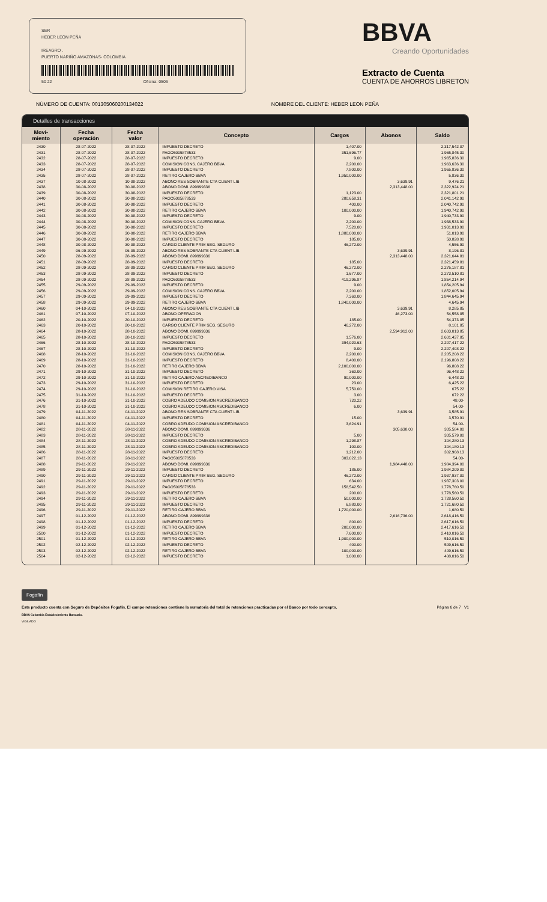SER
HEBER LEON PEÑA
IREAGRO .
PUERTO NARIÑO AMAZONAS- COLOMBIA
50 22 Oficina: 0506
BBVA
Creando Oportunidades
Extracto de Cuenta
CUENTA DE AHORROS LIBRETON
NÚMERO DE CUENTA: 001305060200134022 NOMBRE DEL CLIENTE: HEBER LEON PEÑA
Detalles de transacciones
| Movi- miento | Fecha operación | Fecha valor | Concepto | Cargos | Abonos | Saldo |
| --- | --- | --- | --- | --- | --- | --- |
| 2430 2431 2432 2433 2434 2435 2437 2438 2439 2440 2441 2442 2443 2444 2445 2446 2447 2448 2449 2450 2451 2452 2453 2454 2455 2456 2457 2458 2460 2461 2462 2463 2464 2465 2466 2467 2468 2469 2470 2471 2472 2473 2474 2475 2476 2478 2479 2480 2481 2482 2483 2484 2485 2486 2487 2488 2489 2490 2491 2492 2493 2494 2495 2496 2497 2498 2499 2500 2501 2502 2503 2504 | 28-07-2022 28-07-2022 28-07-2022 28-07-2022 28-07-2022 28-07-2022 10-08-2022 30-08-2022 30-08-2022 30-08-2022 30-08-2022 30-08-2022 30-08-2022 30-08-2022 30-08-2022 30-08-2022 30-08-2022 30-08-2022 06-09-2022 28-09-2022 28-09-2022 28-09-2022 28-09-2022 28-09-2022 29-09-2022 29-09-2022 29-09-2022 29-09-2022 04-10-2022 07-10-2022 20-10-2022 20-10-2022 28-10-2022 28-10-2022 28-10-2022 28-10-2022 28-10-2022 28-10-2022 28-10-2022 29-10-2022 29-10-2022 29-10-2022 29-10-2022 31-10-2022 31-10-2022 31-10-2022 04-11-2022 04-11-2022 04-11-2022 28-11-2022 28-11-2022 28-11-2022 28-11-2022 28-11-2022 28-11-2022 29-11-2022 29-11-2022 29-11-2022 29-11-2022 29-11-2022 29-11-2022 29-11-2022 29-11-2022 29-11-2022 01-12-2022 01-12-2022 01-12-2022 01-12-2022 01-12-2022 02-12-2022 02-12-2022 02-12-2022 | 28-07-2022 28-07-2022 28-07-2022 28-07-2022 28-07-2022 28-07-2022 10-08-2022 30-08-2022 30-08-2022 30-08-2022 30-08-2022 30-08-2022 30-08-2022 30-08-2022 30-08-2022 30-08-2022 30-08-2022 30-08-2022 06-09-2022 28-09-2022 28-09-2022 28-09-2022 28-09-2022 28-09-2022 29-09-2022 29-09-2022 29-09-2022 29-09-2022 04-10-2022 07-10-2022 20-10-2022 20-10-2022 28-10-2022 28-10-2022 28-10-2022 31-10-2022 31-10-2022 31-10-2022 31-10-2022 31-10-2022 31-10-2022 31-10-2022 31-10-2022 31-10-2022 31-10-2022 31-10-2022 04-11-2022 04-11-2022 04-11-2022 28-11-2022 28-11-2022 28-11-2022 28-11-2022 28-11-2022 28-11-2022 29-11-2022 29-11-2022 29-11-2022 29-11-2022 29-11-2022 29-11-2022 29-11-2022 29-11-2022 29-11-2022 01-12-2022 01-12-2022 01-12-2022 01-12-2022 01-12-2022 02-12-2022 02-12-2022 02-12-2022 | IMPUESTO DECRETO PAGO5005878533 IMPUESTO DECRETO COMISION CONS. CAJERO BBVA IMPUESTO DECRETO RETIRO CAJERO BBVA ABONO RES SOBRANTE CTA CLIENT LIB ABONO DOMI. 899999336 IMPUESTO DECRETO PAGO5005878533 IMPUESTO DECRETO RETIRO CAJERO BBVA IMPUESTO DECRETO COMISION CONS. CAJERO BBVA IMPUESTO DECRETO RETIRO CAJERO BBVA IMPUESTO DECRETO CARGO CLIENTE PRIM SEG. SEGURO ABONO RES SOBRANTE CTA CLIENT LIB ABONO DOMI. 899999336 IMPUESTO DECRETO CARGO CLIENTE PRIM SEG. SEGURO IMPUESTO DECRETO PAGO5005878533 IMPUESTO DECRETO COMISION CONS. CAJERO BBVA IMPUESTO DECRETO RETIRO CAJERO BBVA ABONO RES SOBRANTE CTA CLIENT LIB ABONO OPERACION IMPUESTO DECRETO CARGO CLIENTE PRIM SEG. SEGURO ABONO DOMI. 899999336 IMPUESTO DECRETO PAGO5005878533 IMPUESTO DECRETO COMISION CONS. CAJERO BBVA IMPUESTO DECRETO RETIRO CAJERO BBVA IMPUESTO DECRETO RETIRO CAJERO ASCREDIBANCO IMPUESTO DECRETO COMISION RETIRO CAJERO VISA IMPUESTO DECRETO COBRO ADEUDO COMISION ASCREDIBANCO COBRO ADEUDO COMISION ASCREDIBANCO ABONO RES SOBRANTE CTA CLIENT LIB IMPUESTO DECRETO COBRO ADEUDO COMISION ASCREDIBANCO ABONO DOMI. 899999336 IMPUESTO DECRETO COBRO ADEUDO COMISION ASCREDIBANCO COBRO ADEUDO COMISION ASCREDIBANCO IMPUESTO DECRETO PAGO5005878533 ABONO DOMI. 899999336 IMPUESTO DECRETO CARGO CLIENTE PRIM SEG. SEGURO IMPUESTO DECRETO PAGO5005878533 IMPUESTO DECRETO RETIRO CAJERO BBVA IMPUESTO DECRETO RETIRO CAJERO BBVA ABONO DOMI. 899999336 IMPUESTO DECRETO RETIRO CAJERO BBVA IMPUESTO DECRETO RETIRO CAJERO BBVA IMPUESTO DECRETO RETIRO CAJERO BBVA IMPUESTO DECRETO | 1,407.00 351,696.77 9.00 2,200.00 7,800.00 1,950,000.00 1,123.00 280,658.31 400.00 100,000.00 9.00 2,200.00 7,520.00 1,880,000.00 185.00 46,272.00 185.00 46,272.00 1,677.00 419,295.87 9.00 2,200.00 7,360.00 1,840,000.00 185.00 46,272.00 1,576.00 394,020.63 9.00 2,200.00 8,400.00 2,100,000.00 360.00 90,000.00 23.00 5,750.00 3.00 720.22 6.00 15.00 3,624.91 5.00 1,298.87 100.00 1,212.00 303,022.13 185.00 46,272.00 634.00 158,542.50 200.00 50,000.00 6,880.00 1,720,000.00 800.00 200,000.00 7,600.00 1,900,000.00 400.00 100,000.00 1,600.00 | 3,639.91 2,313,448.00 3,639.91 2,313,448.00 3,639.91 46,273.00 2,594,912.00 3,639.91 305,638.00 1,984,448.00 2,616,736.00 | 2,317,542.07 1,965,845.30 1,965,836.30 1,963,636.30 1,955,836.30 5,836.30 9,476.21 2,322,924.21 2,321,801.21 2,041,142.90 2,040,742.90 1,940,742.90 1,940,733.90 1,938,533.90 1,931,013.90 51,013.90 50,828.90 4,556.90 8,196.81 2,321,644.81 2,321,459.81 2,275,187.81 2,273,510.81 1,854,214.94 1,854,205.94 1,852,005.94 1,844,645.94 4,645.94 8,285.85 54,558.85 54,373.85 8,101.85 2,603,013.85 2,601,437.85 2,207,417.22 2,207,408.22 2,205,208.22 2,196,808.22 96,808.22 96,448.22 6,448.22 6,425.22 675.22 672.22 48.00- 54.00- 3,585.91 3,570.91 54.00- 305,584.00 305,579.00 304,280.13 304,180.13 302,968.13 54.00- 1,984,394.00 1,984,209.00 1,937,937.00 1,937,303.00 1,778,760.50 1,778,560.50 1,728,560.50 1,721,680.50 1,680.50 2,618,416.50 2,617,616.50 2,417,616.50 2,410,016.50 510,016.50 509,616.50 409,616.50 408,016.50 |
Fogafín
Este producto cuenta con Seguro de Depósitos Fogafín. El campo retenciones contiene la sumatoria del total de retenciones practicadas por el Banco por todo concepto. Página 6 de 7 V1
BBVA Colombia Establecimiento Bancario.
VIGILADO